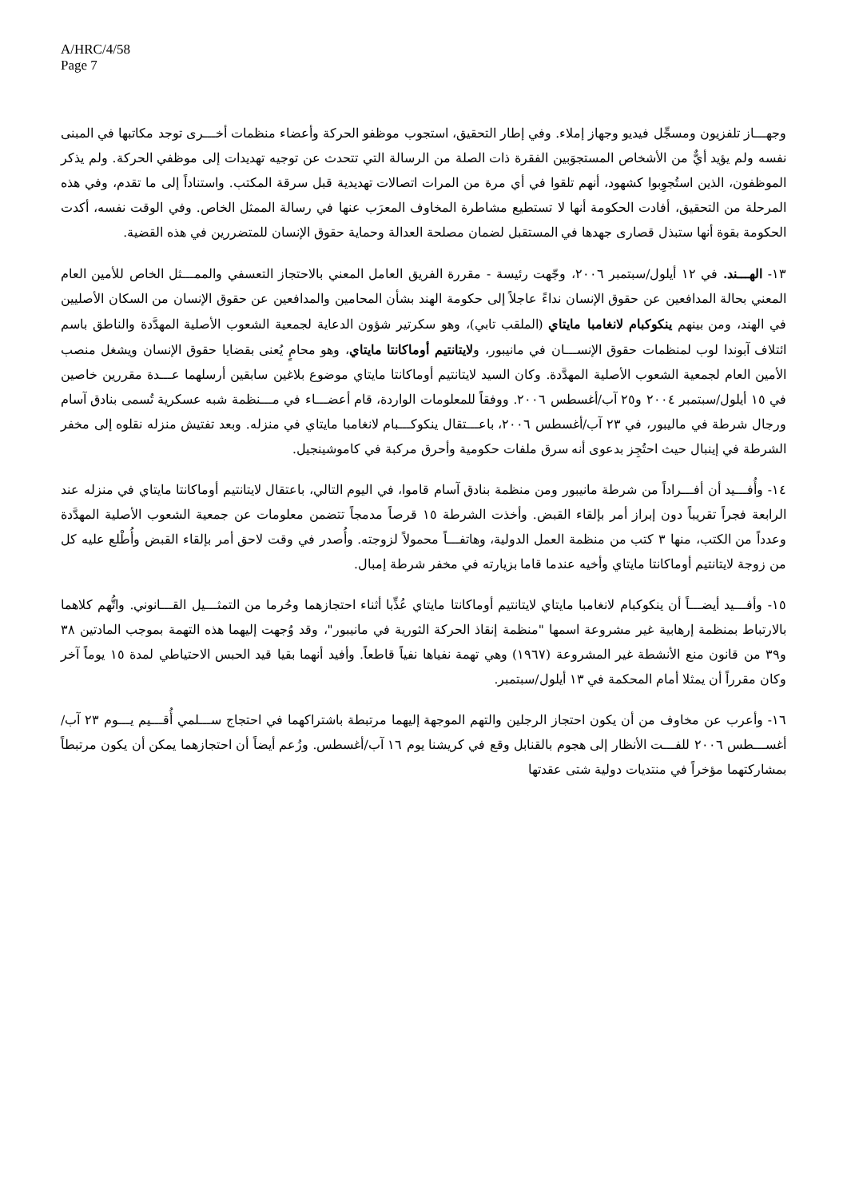A/HRC/4/58
Page 7
وجهـــاز تلفزيون ومسجِّل فيديو وجهاز إملاء. وفي إطار التحقيق، استجوب موظفو الحركة وأعضاء منظمات أخـــرى توجد مكاتبها في المبنى نفسه ولم يؤيد أيٌّ من الأشخاص المستجوَبين الفقرة ذات الصلة من الرسالة التي تتحدث عن توجيه تهديدات إلى موظفي الحركة. ولم يذكر الموظفون، الذين استُجوِبوا كشهود، أنهم تلقوا في أي مرة من المرات اتصالات تهديدية قبل سرقة المكتب. واستناداً إلى ما تقدم، وفي هذه المرحلة من التحقيق، أفادت الحكومة أنها لا تستطيع مشاطرة المخاوف المعرَب عنها في رسالة الممثل الخاص. وفي الوقت نفسه، أكدت الحكومة بقوة أنها ستبذل قصارى جهدها في المستقبل لضمان مصلحة العدالة وحماية حقوق الإنسان للمتضررين في هذه القضية.
١٣- الهـــند. في ١٢ أيلول/سبتمبر ٢٠٠٦، وجّهت رئيسة - مقررة الفريق العامل المعني بالاحتجاز التعسفي والممـــثل الخاص للأمين العام المعني بحالة المدافعين عن حقوق الإنسان نداءً عاجلاً إلى حكومة الهند بشأن المحامين والمدافعين عن حقوق الإنسان من السكان الأصليين في الهند، ومن بينهم ينكوكبام لانغامبا مايتاي (الملقب تابي)، وهو سكرتير شؤون الدعاية لجمعية الشعوب الأصلية المهدَّدة والناطق باسم ائتلاف آبوندا لوب لمنظمات حقوق الإنســـان في مانيبور، ولايتانتيم أوماكانتا مايتاي، وهو محامٍ يُعنى بقضايا حقوق الإنسان ويشغل منصب الأمين العام لجمعية الشعوب الأصلية المهدَّدة. وكان السيد لايتانتيم أوماكانتا مايتاي موضوع بلاغين سابقين أرسلهما عـــدة مقررين خاصين في ١٥ أيلول/سبتمبر ٢٠٠٤ و٢٥ آب/أغسطس ٢٠٠٦. ووفقاً للمعلومات الواردة، قام أعضـــاء في مـــنظمة شبه عسكرية تُسمى بنادق آسام ورجال شرطة في ماليبور، في ٢٣ آب/أغسطس ٢٠٠٦، باعـــتقال ينكوكـــبام لانغامبا مايتاي في منزله. وبعد تفتيش منزله نقلوه إلى مخفر الشرطة في إينبال حيث احتُجِز بدعوى أنه سرق ملفات حكومية وأحرق مركبة في كاموشينجيل.
١٤- وأُفـــيد أن أفـــراداً من شرطة مانيبور ومن منظمة بنادق آسام قاموا، في اليوم التالي، باعتقال لايتانتيم أوماكانتا مايتاي في منزله عند الرابعة فجراً تقريباً دون إبراز أمر بإلقاء القبض. وأخذت الشرطة ١٥ قرصاً مدمجاً تتضمن معلومات عن جمعية الشعوب الأصلية المهدَّدة وعدداً من الكتب، منها ٣ كتب من منظمة العمل الدولية، وهاتفـــاً محمولاً لزوجته. وأُصدر في وقت لاحق أمر بإلقاء القبض وأُطْلع عليه كل من زوجة لايتانتيم أوماكانتا مايتاي وأخيه عندما قاما بزيارته في مخفر شرطة إمبال.
١٥- وأفـــيد أيضـــاً أن ينكوكبام لانغامبا مايتاي لايتانتيم أوماكانتا مايتاي عُذِّبا أثناء احتجازهما وحُرما من التمثـــيل القـــانوني. واتُّهم كلاهما بالارتباط بمنظمة إرهابية غير مشروعة اسمها "منظمة إنقاذ الحركة الثورية في مانيبور"، وقد وُجهت إليهما هذه التهمة بموجب المادتين ٣٨ و٣٩ من قانون منع الأنشطة غير المشروعة (١٩٦٧) وهي تهمة نفياها نفياً قاطعاً. وأفيد أنهما بقيا قيد الحبس الاحتياطي لمدة ١٥ يوماً آخر وكان مقرراً أن يمثلا أمام المحكمة في ١٣ أيلول/سبتمبر.
١٦- وأعرب عن مخاوف من أن يكون احتجاز الرجلين والتهم الموجهة إليهما مرتبطة باشتراكهما في احتجاج ســـلمي أُقـــيم يـــوم ٢٣ آب/أغســـطس ٢٠٠٦ للفـــت الأنظار إلى هجوم بالقنابل وقع في كريشنا يوم ١٦ آب/أغسطس. وزُعم أيضاً أن احتجازهما يمكن أن يكون مرتبطاً بمشاركتهما مؤخراً في منتديات دولية شتى عقدتها